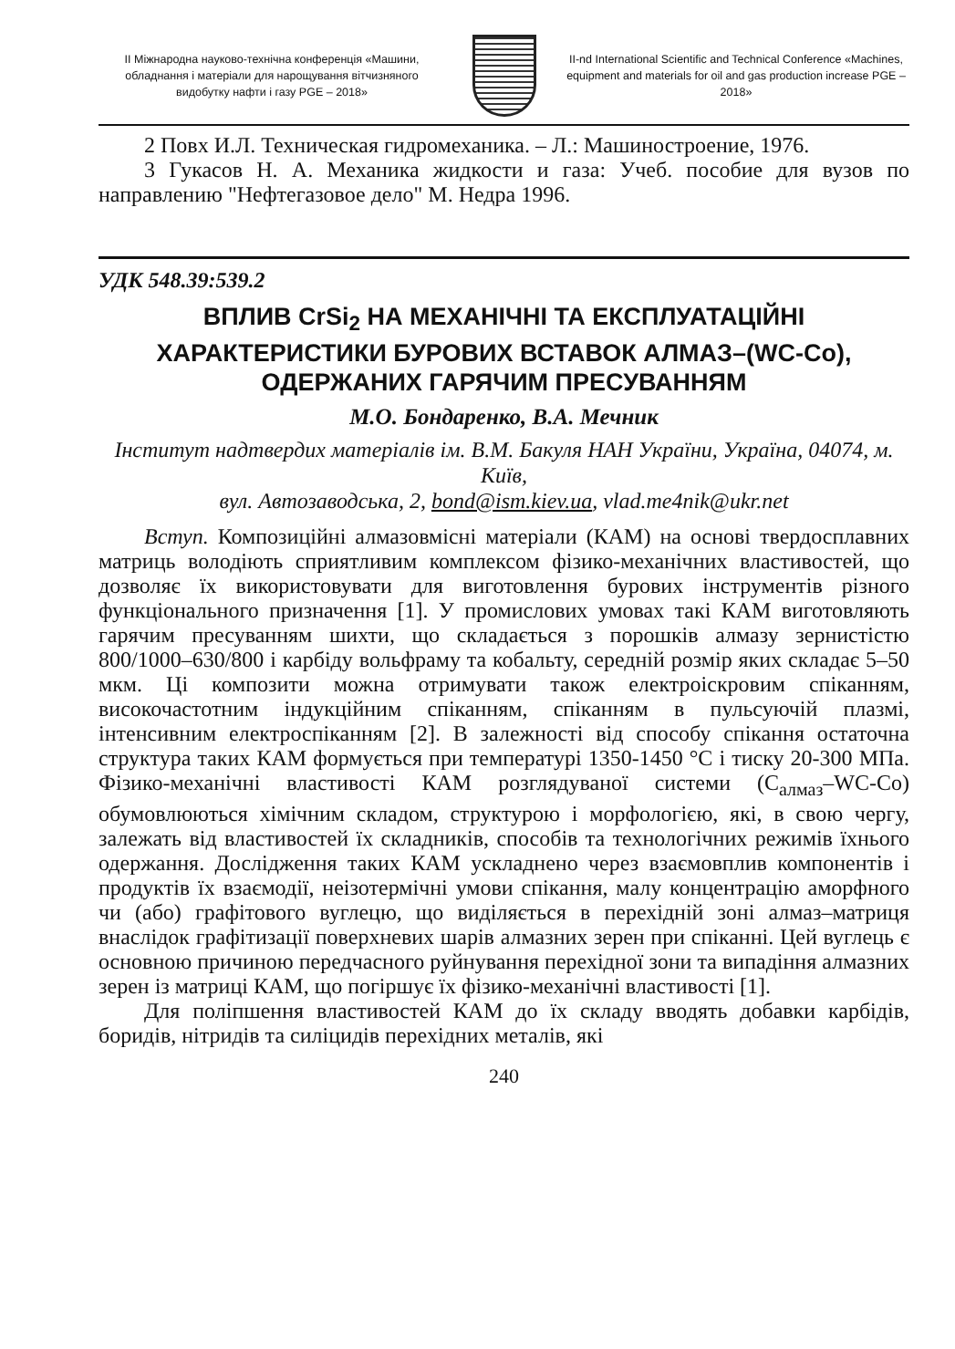ІІ Міжнародна науково-технічна конференція «Машини, обладнання і матеріали для нарощування вітчизняного видобутку нафти і газу PGE – 2018»
II-nd International Scientific and Technical Conference «Machines, equipment and materials for oil and gas production increase PGE – 2018»
2 Повх И.Л. Техническая гидромеханика. – Л.: Машиностроение, 1976.
3 Гукасов Н. А. Механика жидкости и газа: Учеб. пособие для вузов по направлению "Нефтегазовое дело" М. Недра 1996.
УДК 548.39:539.2
ВПЛИВ CrSi<sub>2</sub> НА МЕХАНІЧНІ ТА ЕКСПЛУАТАЦІЙНІ ХАРАКТЕРИСТИКИ БУРОВИХ ВСТАВОК АЛМАЗ–(WC-Co), ОДЕРЖАНИХ ГАРЯЧИМ ПРЕСУВАННЯМ
М.О. Бондаренко, В.А. Мечник
Інститут надтвердих матеріалів ім. В.М. Бакуля НАН України, Україна, 04074, м. Київ,
вул. Автозаводська, 2, bond@ism.kiev.ua, vlad.me4nik@ukr.net
Вступ. Композиційні алмазовмісні матеріали (КАМ) на основі твердосплавних матриць володіють сприятливим комплексом фізико-механічних властивостей, що дозволяє їх використовувати для виготовлення бурових інструментів різного функціонального призначення [1]. У промислових умовах такі КАМ виготовляють гарячим пресуванням шихти, що складається з порошків алмазу зернистістю 800/1000–630/800 і карбіду вольфраму та кобальту, середній розмір яких складає 5–50 мкм. Ці композити можна отримувати також електроіскровим спіканням, високочастотним індукційним спіканням, спіканням в пульсуючій плазмі, інтенсивним електроспіканням [2]. В залежності від способу спікання остаточна структура таких КАМ формується при температурі 1350-1450 °С і тиску 20-300 МПа. Фізико-механічні властивості КАМ розглядуваної системи (С<sub>алмаз</sub>–WC-Co) обумовлюються хімічним складом, структурою і морфологією, які, в свою чергу, залежать від властивостей їх складників, способів та технологічних режимів їхнього одержання. Дослідження таких КАМ ускладнено через взаємовплив компонентів і продуктів їх взаємодії, неізотермічні умови спікання, малу концентрацію аморфного чи (або) графітового вуглецю, що виділяється в перехідній зоні алмаз–матриця внаслідок графітизації поверхневих шарів алмазних зерен при спіканні. Цей вуглець є основною причиною передчасного руйнування перехідної зони та випадіння алмазних зерен із матриці КАМ, що погіршує їх фізико-механічні властивості [1].
Для поліпшення властивостей КАМ до їх складу вводять добавки карбідів, боридів, нітридів та силіцидів перехідних металів, які
240